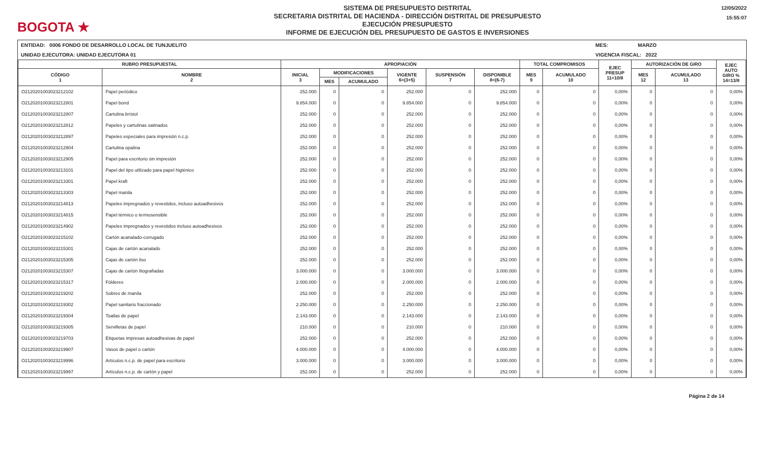BOGOTA ★
SISTEMA DE PRESUPUESTO DISTRITAL
SECRETARIA DISTRITAL DE HACIENDA - DIRECCIÓN DISTRITAL DE PRESUPUESTO
EJECUCIÓN PRESUPUESTO
INFORME DE EJECUCIÓN DEL PRESUPUESTO DE GASTOS E INVERSIONES
12/05/2022
15:55:07
ENTIDAD: 0006 FONDO DE DESARROLLO LOCAL DE TUNJUELITO
MES: MARZO
UNIDAD EJECUTORA: UNIDAD EJECUTORA 01
VIGENCIA FISCAL: 2022
| RUBRO PRESUPUESTAL | | APROPIACIÓN | | | | | | TOTAL COMPROMISOS | | EJEC PRESUP 11=10/8 | AUTORIZACIÓN DE GIRO | | EJEC AUTO GIRO % 14=13/8 |
| --- | --- | --- | --- | --- | --- | --- | --- | --- | --- | --- | --- | --- | --- |
| CÓDIGO 1 | NOMBRE 2 | INICIAL 3 | MODIFICACIONES | | VIGENTE 6=(3+5) | SUSPENSIÓN 7 | DISPONIBLE 8=(6-7) | MES 9 | ACUMULADO 10 | | MES 12 | ACUMULADO 13 | |
| | | | MES | ACUMULADO | | | | | | | | | |
| O2120201003023212102 | Papel periódico | 252.000 | 0 | 0 | 252.000 | 0 | 252.000 | 0 | 0 | 0,00% | 0 | 0 | 0,00% |
| O2120201003023212801 | Papel bond | 9.854.000 | 0 | 0 | 9.854.000 | 0 | 9.854.000 | 0 | 0 | 0,00% | 0 | 0 | 0,00% |
| O2120201003023212807 | Cartulina brístol | 252.000 | 0 | 0 | 252.000 | 0 | 252.000 | 0 | 0 | 0,00% | 0 | 0 | 0,00% |
| O2120201003023212812 | Papeles y cartulinas satinados | 252.000 | 0 | 0 | 252.000 | 0 | 252.000 | 0 | 0 | 0,00% | 0 | 0 | 0,00% |
| O2120201003023212897 | Papeles especiales para impresión n.c.p. | 252.000 | 0 | 0 | 252.000 | 0 | 252.000 | 0 | 0 | 0,00% | 0 | 0 | 0,00% |
| O2120201003023212904 | Cartulina opalina | 252.000 | 0 | 0 | 252.000 | 0 | 252.000 | 0 | 0 | 0,00% | 0 | 0 | 0,00% |
| O2120201003023212905 | Papel para escritorio sin impresión | 252.000 | 0 | 0 | 252.000 | 0 | 252.000 | 0 | 0 | 0,00% | 0 | 0 | 0,00% |
| O2120201003023213101 | Papel del tipo utilizado para papel higiénico | 252.000 | 0 | 0 | 252.000 | 0 | 252.000 | 0 | 0 | 0,00% | 0 | 0 | 0,00% |
| O2120201003023213301 | Papel kraft | 252.000 | 0 | 0 | 252.000 | 0 | 252.000 | 0 | 0 | 0,00% | 0 | 0 | 0,00% |
| O2120201003023213303 | Papel manila | 252.000 | 0 | 0 | 252.000 | 0 | 252.000 | 0 | 0 | 0,00% | 0 | 0 | 0,00% |
| O2120201003023214813 | Papeles impregnados y revestidos, incluso autoadhesivos | 252.000 | 0 | 0 | 252.000 | 0 | 252.000 | 0 | 0 | 0,00% | 0 | 0 | 0,00% |
| O2120201003023214815 | Papel térmico o termosensible | 252.000 | 0 | 0 | 252.000 | 0 | 252.000 | 0 | 0 | 0,00% | 0 | 0 | 0,00% |
| O2120201003023214902 | Papeles impregnados y revestidos incluso autoadhesivos | 252.000 | 0 | 0 | 252.000 | 0 | 252.000 | 0 | 0 | 0,00% | 0 | 0 | 0,00% |
| O2120201003023215102 | Cartón acanalado-corrugado | 252.000 | 0 | 0 | 252.000 | 0 | 252.000 | 0 | 0 | 0,00% | 0 | 0 | 0,00% |
| O2120201003023215301 | Cajas de cartón acanalado | 252.000 | 0 | 0 | 252.000 | 0 | 252.000 | 0 | 0 | 0,00% | 0 | 0 | 0,00% |
| O2120201003023215305 | Cajas de cartón liso | 252.000 | 0 | 0 | 252.000 | 0 | 252.000 | 0 | 0 | 0,00% | 0 | 0 | 0,00% |
| O2120201003023215307 | Cajas de cartón litografiadas | 3.000.000 | 0 | 0 | 3.000.000 | 0 | 3.000.000 | 0 | 0 | 0,00% | 0 | 0 | 0,00% |
| O2120201003023215317 | Fólderes | 2.000.000 | 0 | 0 | 2.000.000 | 0 | 2.000.000 | 0 | 0 | 0,00% | 0 | 0 | 0,00% |
| O2120201003023219202 | Sobres de manila | 252.000 | 0 | 0 | 252.000 | 0 | 252.000 | 0 | 0 | 0,00% | 0 | 0 | 0,00% |
| O2120201003023219302 | Papel sanitario fraccionado | 2.250.000 | 0 | 0 | 2.250.000 | 0 | 2.250.000 | 0 | 0 | 0,00% | 0 | 0 | 0,00% |
| O2120201003023219304 | Toallas de papel | 2.143.000 | 0 | 0 | 2.143.000 | 0 | 2.143.000 | 0 | 0 | 0,00% | 0 | 0 | 0,00% |
| O2120201003023219305 | Servilletas de papel | 210.000 | 0 | 0 | 210.000 | 0 | 210.000 | 0 | 0 | 0,00% | 0 | 0 | 0,00% |
| O2120201003023219703 | Etiquetas impresas autoadhesivas de papel | 252.000 | 0 | 0 | 252.000 | 0 | 252.000 | 0 | 0 | 0,00% | 0 | 0 | 0,00% |
| O2120201003023219907 | Vasos de papel o cartón | 4.000.000 | 0 | 0 | 4.000.000 | 0 | 4.000.000 | 0 | 0 | 0,00% | 0 | 0 | 0,00% |
| O2120201003023219996 | Artículos n.c.p. de papel para escritorio | 3.000.000 | 0 | 0 | 3.000.000 | 0 | 3.000.000 | 0 | 0 | 0,00% | 0 | 0 | 0,00% |
| O2120201003023219997 | Artículos n.c.p. de cartón y papel | 252.000 | 0 | 0 | 252.000 | 0 | 252.000 | 0 | 0 | 0,00% | 0 | 0 | 0,00% |
Página 2 de 14